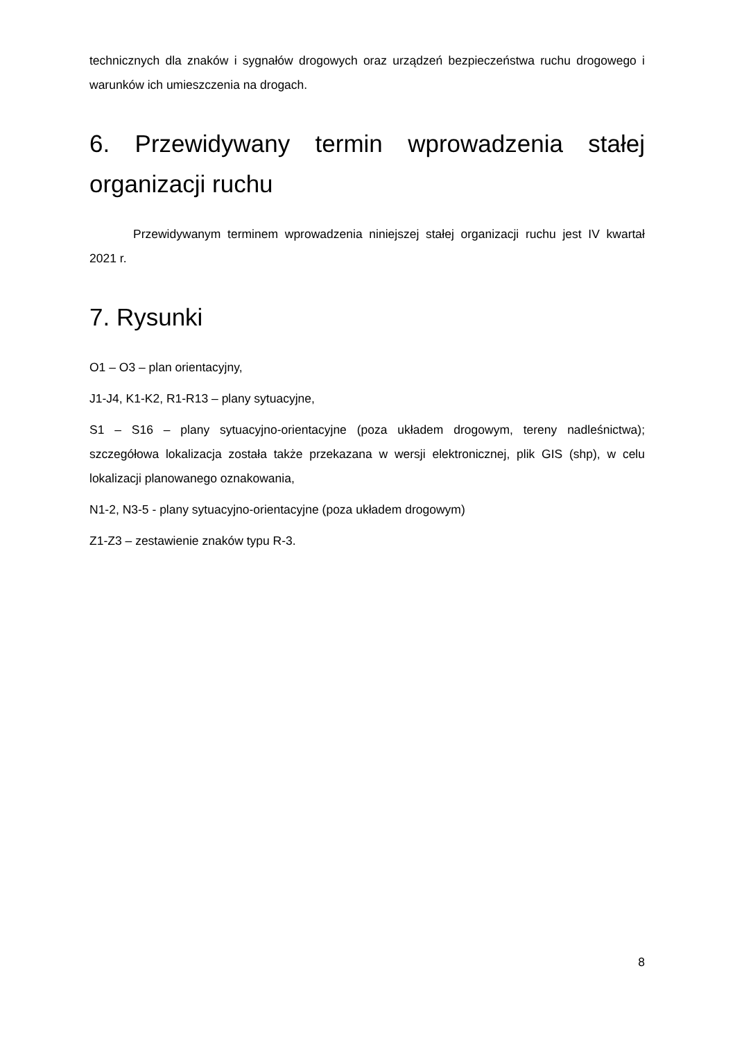technicznych dla znaków i sygnałów drogowych oraz urządzeń bezpieczeństwa ruchu drogowego i warunków ich umieszczenia na drogach.
6. Przewidywany termin wprowadzenia stałej organizacji ruchu
Przewidywanym terminem wprowadzenia niniejszej stałej organizacji ruchu jest IV kwartał 2021 r.
7. Rysunki
O1 – O3 – plan orientacyjny,
J1-J4, K1-K2, R1-R13 – plany sytuacyjne,
S1 – S16 – plany sytuacyjno-orientacyjne (poza układem drogowym, tereny nadleśnictwa); szczegółowa lokalizacja została także przekazana w wersji elektronicznej, plik GIS (shp), w celu lokalizacji planowanego oznakowania,
N1-2, N3-5 - plany sytuacyjno-orientacyjne (poza układem drogowym)
Z1-Z3 – zestawienie znaków typu R-3.
8